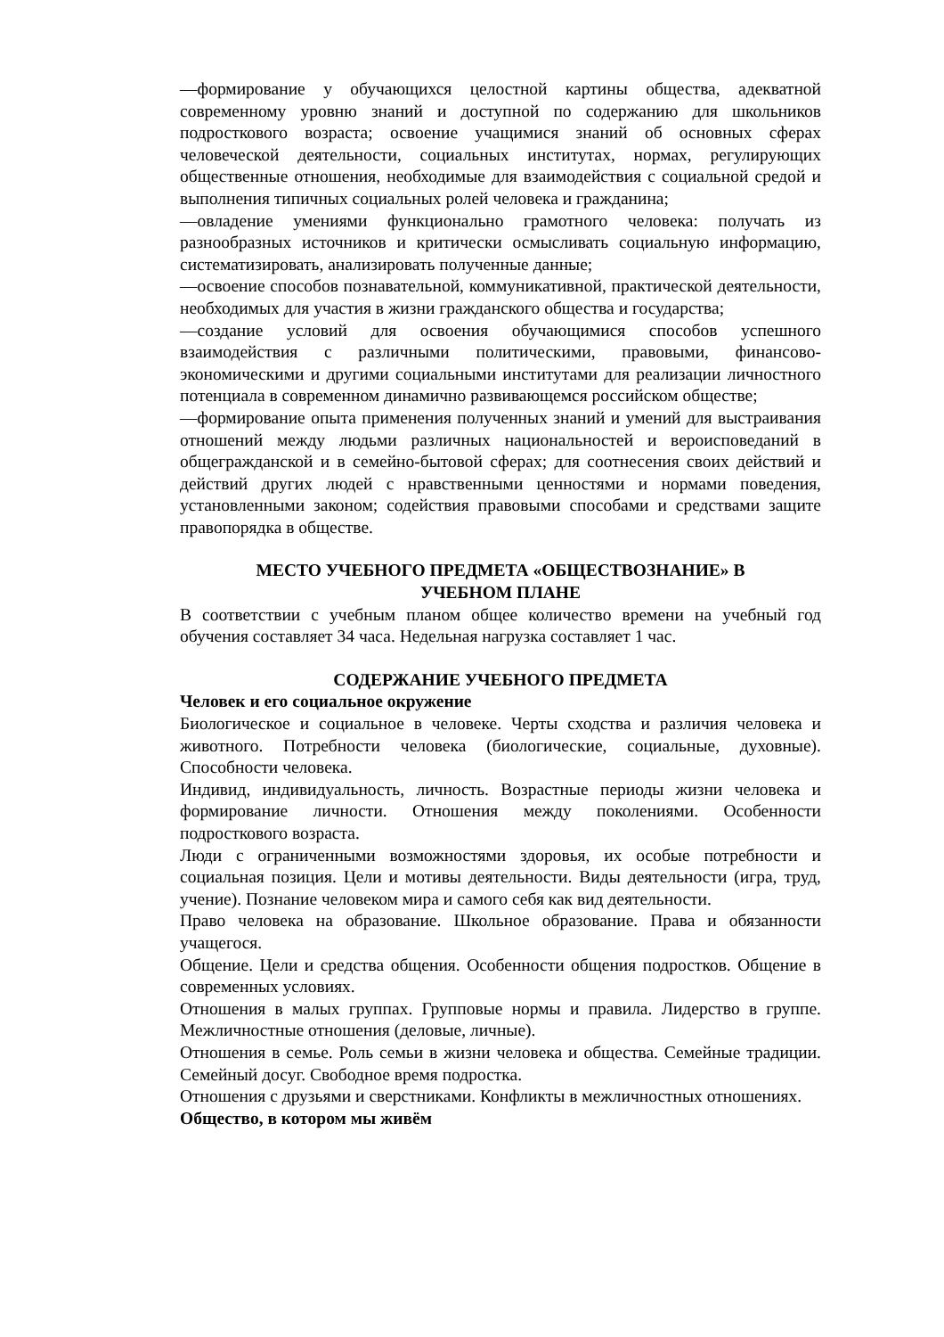—формирование у обучающихся целостной картины общества, адекватной современному уровню знаний и доступной по содержанию для школьников подросткового возраста; освоение учащимися знаний об основных сферах человеческой деятельности, социальных институтах, нормах, регулирующих общественные отношения, необходимые для взаимодействия с социальной средой и выполнения типичных социальных ролей человека и гражданина;
—овладение умениями функционально грамотного человека: получать из разнообразных источников и критически осмысливать социальную информацию, систематизировать, анализировать полученные данные;
—освоение способов познавательной, коммуникативной, практической деятельности, необходимых для участия в жизни гражданского общества и государства;
—создание условий для освоения обучающимися способов успешного взаимодействия с различными политическими, правовыми, финансово-экономическими и другими социальными институтами для реализации личностного потенциала в современном динамично развивающемся российском обществе;
—формирование опыта применения полученных знаний и умений для выстраивания отношений между людьми различных национальностей и вероисповеданий в общегражданской и в семейно-бытовой сферах; для соотнесения своих действий и действий других людей с нравственными ценностями и нормами поведения, установленными законом; содействия правовыми способами и средствами защите правопорядка в обществе.
МЕСТО УЧЕБНОГО ПРЕДМЕТА «ОБЩЕСТВОЗНАНИЕ» В
УЧЕБНОМ ПЛАНЕ
В соответствии с учебным планом общее количество времени на учебный год обучения составляет 34 часа. Недельная нагрузка составляет 1 час.
СОДЕРЖАНИЕ УЧЕБНОГО ПРЕДМЕТА
Человек и его социальное окружение
Биологическое и социальное в человеке. Черты сходства и различия человека и животного. Потребности человека (биологические, социальные, духовные). Способности человека.
Индивид, индивидуальность, личность. Возрастные периоды жизни человека и формирование личности. Отношения между поколениями. Особенности подросткового возраста.
Люди с ограниченными возможностями здоровья, их особые потребности и социальная позиция. Цели и мотивы деятельности. Виды деятельности (игра, труд, учение). Познание человеком мира и самого себя как вид деятельности.
Право человека на образование. Школьное образование. Права и обязанности учащегося.
Общение. Цели и средства общения. Особенности общения подростков. Общение в современных условиях.
Отношения в малых группах. Групповые нормы и правила. Лидерство в группе. Межличностные отношения (деловые, личные).
Отношения в семье. Роль семьи в жизни человека и общества. Семейные традиции. Семейный досуг. Свободное время подростка.
Отношения с друзьями и сверстниками. Конфликты в межличностных отношениях.
Общество, в котором мы живём